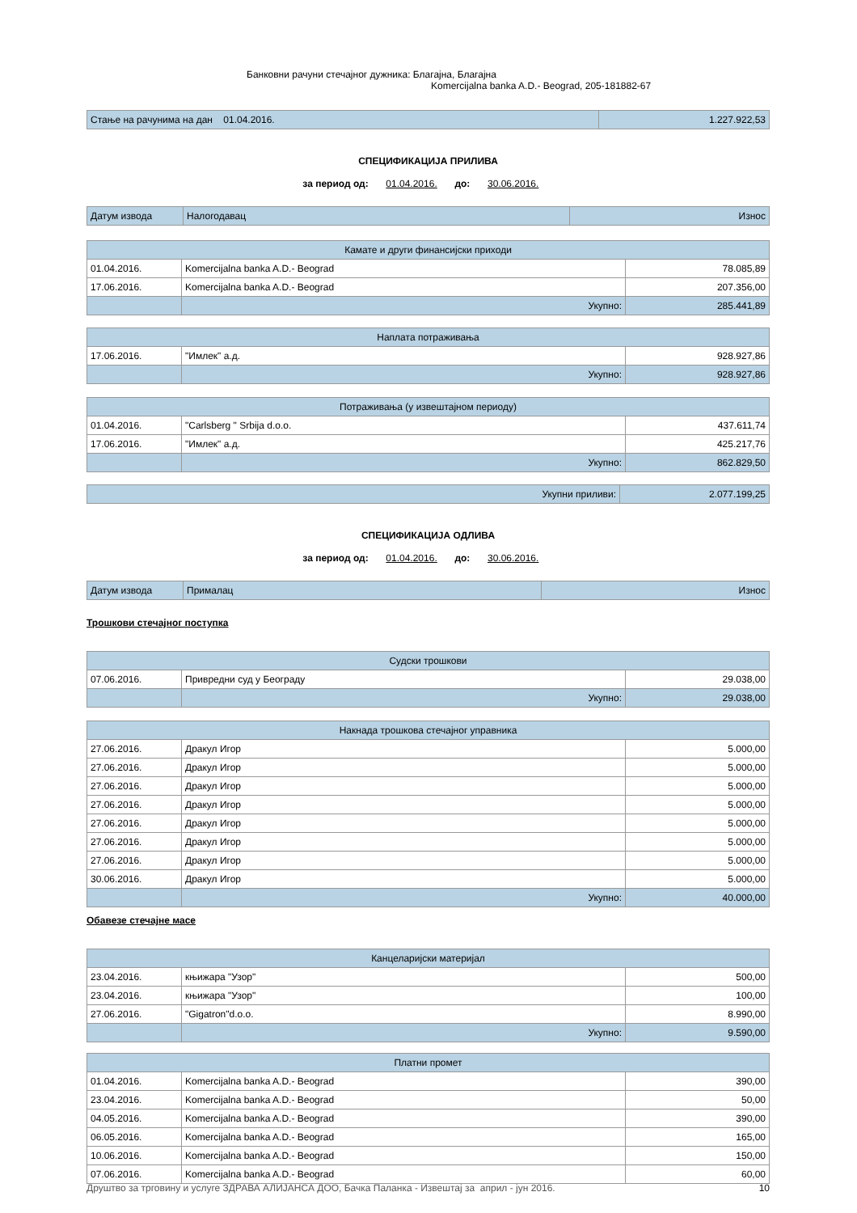Банковни рачуни стечајног дужника: Благајна, Благајна
Komercijalna banka A.D.- Beograd, 205-181882-67
| Стање на рачунима на дан 01.04.2016. | 1.227.922,53 |
СПЕЦИФИКАЦИЈА ПРИЛИВА
за период од: 01.04.2016. до: 30.06.2016.
| Датум извода | Налогодавац | Износ |
| Камате и други финансијски приходи | | |
| 01.04.2016. | Komercijalna banka A.D.- Beograd | 78.085,89 |
| 17.06.2016. | Komercijalna banka A.D.- Beograd | 207.356,00 |
| | Укупно: | 285.441,89 |
| Наплата потраживања | | |
| 17.06.2016. | "Имлек" а.д. | 928.927,86 |
| | Укупно: | 928.927,86 |
| Потраживања (у извештајном периоду) | | |
| 01.04.2016. | "Carlsberg " Srbija d.o.o. | 437.611,74 |
| 17.06.2016. | "Имлек" а.д. | 425.217,76 |
| | Укупно: | 862.829,50 |
| Укупни приливи: | 2.077.199,25 |
СПЕЦИФИКАЦИЈА ОДЛИВА
за период од: 01.04.2016. до: 30.06.2016.
| Датум извода | Прималац | Износ |
Трошкови стечајног поступка
| Судски трошкови | | |
| 07.06.2016. | Привредни суд у Београду | 29.038,00 |
| | Укупно: | 29.038,00 |
| Накнада трошкова стечајног управника | | |
| 27.06.2016. | Дракул Игор | 5.000,00 |
| 27.06.2016. | Дракул Игор | 5.000,00 |
| 27.06.2016. | Дракул Игор | 5.000,00 |
| 27.06.2016. | Дракул Игор | 5.000,00 |
| 27.06.2016. | Дракул Игор | 5.000,00 |
| 27.06.2016. | Дракул Игор | 5.000,00 |
| 27.06.2016. | Дракул Игор | 5.000,00 |
| 30.06.2016. | Дракул Игор | 5.000,00 |
| | Укупно: | 40.000,00 |
Обавезе стечајне масе
| Канцеларијски материјал | | |
| 23.04.2016. | књижара "Узор" | 500,00 |
| 23.04.2016. | књижара "Узор" | 100,00 |
| 27.06.2016. | "Gigatron"d.o.o. | 8.990,00 |
| | Укупно: | 9.590,00 |
| Платни промет | | |
| 01.04.2016. | Komercijalna banka A.D.- Beograd | 390,00 |
| 23.04.2016. | Komercijalna banka A.D.- Beograd | 50,00 |
| 04.05.2016. | Komercijalna banka A.D.- Beograd | 390,00 |
| 06.05.2016. | Komercijalna banka A.D.- Beograd | 165,00 |
| 10.06.2016. | Komercijalna banka A.D.- Beograd | 150,00 |
| 07.06.2016. | Komercijalna banka A.D.- Beograd | 60,00 |
Друштво за трговину и услуге ЗДРАВА АЛИЈАНСА ДОО, Бачка Паланка - Извештај за април - јун 2016. 10